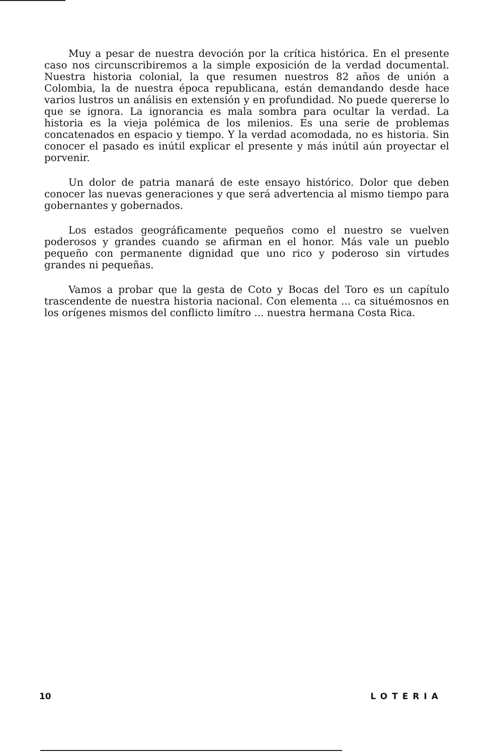Muy a pesar de nuestra devoción por la crítica histórica. En el presente caso nos circunscribiremos a la simple exposición de la verdad documental. Nuestra historia colonial, la que resumen nuestros 82 años de unión a Colombia, la de nuestra época republicana, están demandando desde hace varios lustros un análisis en extensión y en profundidad. No puede quererse lo que se ignora. La ignorancia es mala sombra para ocultar la verdad. La historia es la vieja polémica de los milenios. Es una serie de problemas concatenados en espacio y tiempo. Y la verdad acomodada, no es historia. Sin conocer el pasado es inútil explicar el presente y más inútil aún proyectar el porvenir.
Un dolor de patria manará de este ensayo histórico. Dolor que deben conocer las nuevas generaciones y que será advertencia al mismo tiempo para gobernantes y gobernados.
Los estados geográficamente pequeños como el nuestro se vuelven poderosos y grandes cuando se afirman en el honor. Más vale un pueblo pequeño con permanente dignidad que uno rico y poderoso sin virtudes grandes ni pequeñas.
Vamos a probar que la gesta de Coto y Bocas del Toro es un capítulo trascendente de nuestra historia nacional. Con elementa ... ca situémosnos en los orígenes mismos del conflicto limítro ... nuestra hermana Costa Rica.
10 LOTERIA